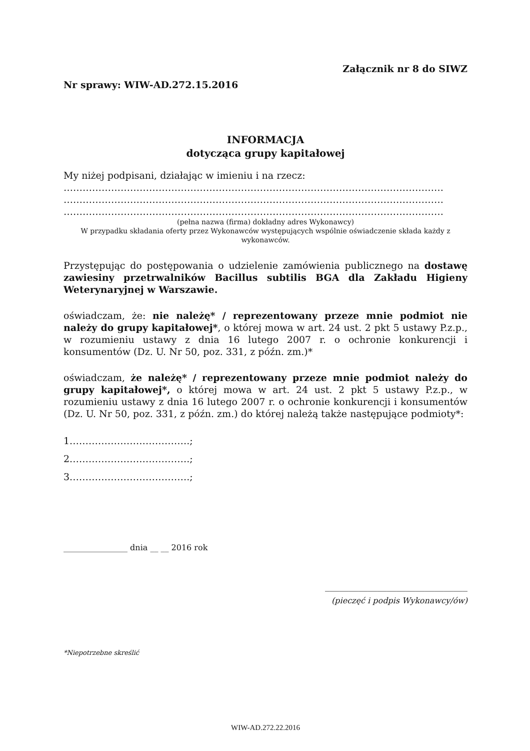Załącznik nr 8 do SIWZ
Nr sprawy: WIW-AD.272.15.2016
INFORMACJA
dotycząca grupy kapitałowej
My niżej podpisani, działając w imieniu i na rzecz:
…………………………………………………………………………………………………………
…………………………………………………………………………………………………………
…………………………………………………………………………………………………………
(pełna nazwa (firma) dokładny adres Wykonawcy)
W przypadku składania oferty przez Wykonawców występujących wspólnie oświadczenie składa każdy z wykonawców.
Przystępując do postępowania o udzielenie zamówienia publicznego na dostawę zawiesiny przetrwalników Bacillus subtilis BGA dla Zakładu Higieny Weterynaryjnej w Warszawie.
oświadczam, że: nie należę* / reprezentowany przeze mnie podmiot nie należy do grupy kapitałowej*, o której mowa w art. 24 ust. 2 pkt 5 ustawy P.z.p., w rozumieniu ustawy z dnia 16 lutego 2007 r. o ochronie konkurencji i konsumentów (Dz. U. Nr 50, poz. 331, z późn. zm.)*
oświadczam, że należę* / reprezentowany przeze mnie podmiot należy do grupy kapitałowej*, o której mowa w art. 24 ust. 2 pkt 5 ustawy P.z.p., w rozumieniu ustawy z dnia 16 lutego 2007 r. o ochronie konkurencji i konsumentów (Dz. U. Nr 50, poz. 331, z późn. zm.) do której należą także następujące podmioty*:
1.……………………………….;
2.……………………………….;
3.……………………………….;
________________ dnia __ __ 2016 rok
______________________________
(pieczęć i podpis Wykonawcy/ów)
*Niepotrzebne skreślić
WIW-AD.272.22.2016